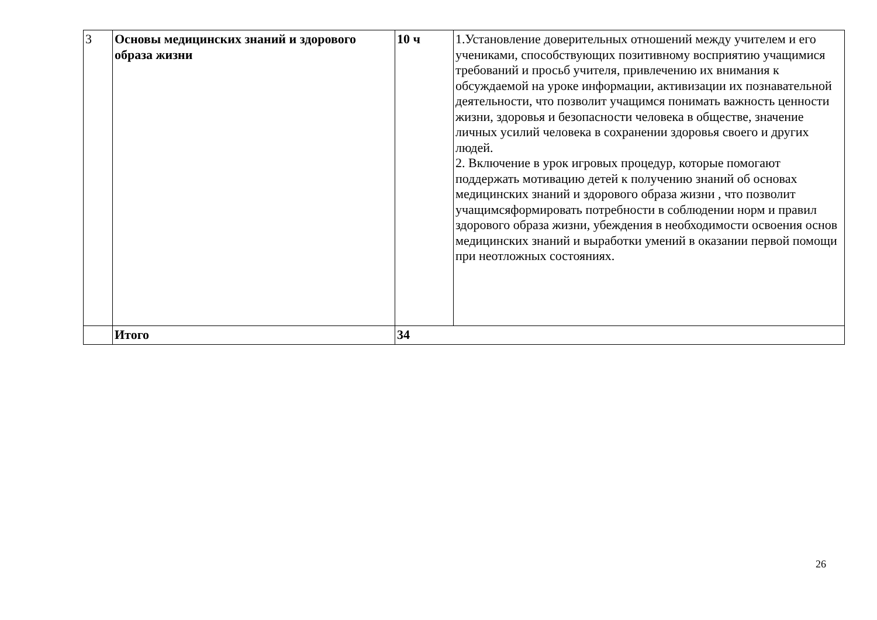| 3 | Основы медицинских знаний и здорового образа жизни | 10 ч | 1.Установление доверительных отношений между учителем и его учениками, способствующих позитивному восприятию учащимися требований и просьб учителя, привлечению их внимания к обсуждаемой на уроке информации, активизации их познавательной деятельности, что позволит учащимся понимать важность ценности жизни, здоровья и безопасности человека в обществе, значение личных усилий человека в сохранении здоровья своего и других людей. 2. Включение в урок игровых процедур, которые помогают поддержать мотивацию детей к получению знаний об основах медицинских знаний и здорового образа жизни , что позволит учащимсяформировать потребности в соблюдении норм и правил здорового образа жизни, убеждения в необходимости освоения основ медицинских знаний и выработки умений в оказании первой помощи при неотложных состояниях. |
| | Итого | 34 | |
26